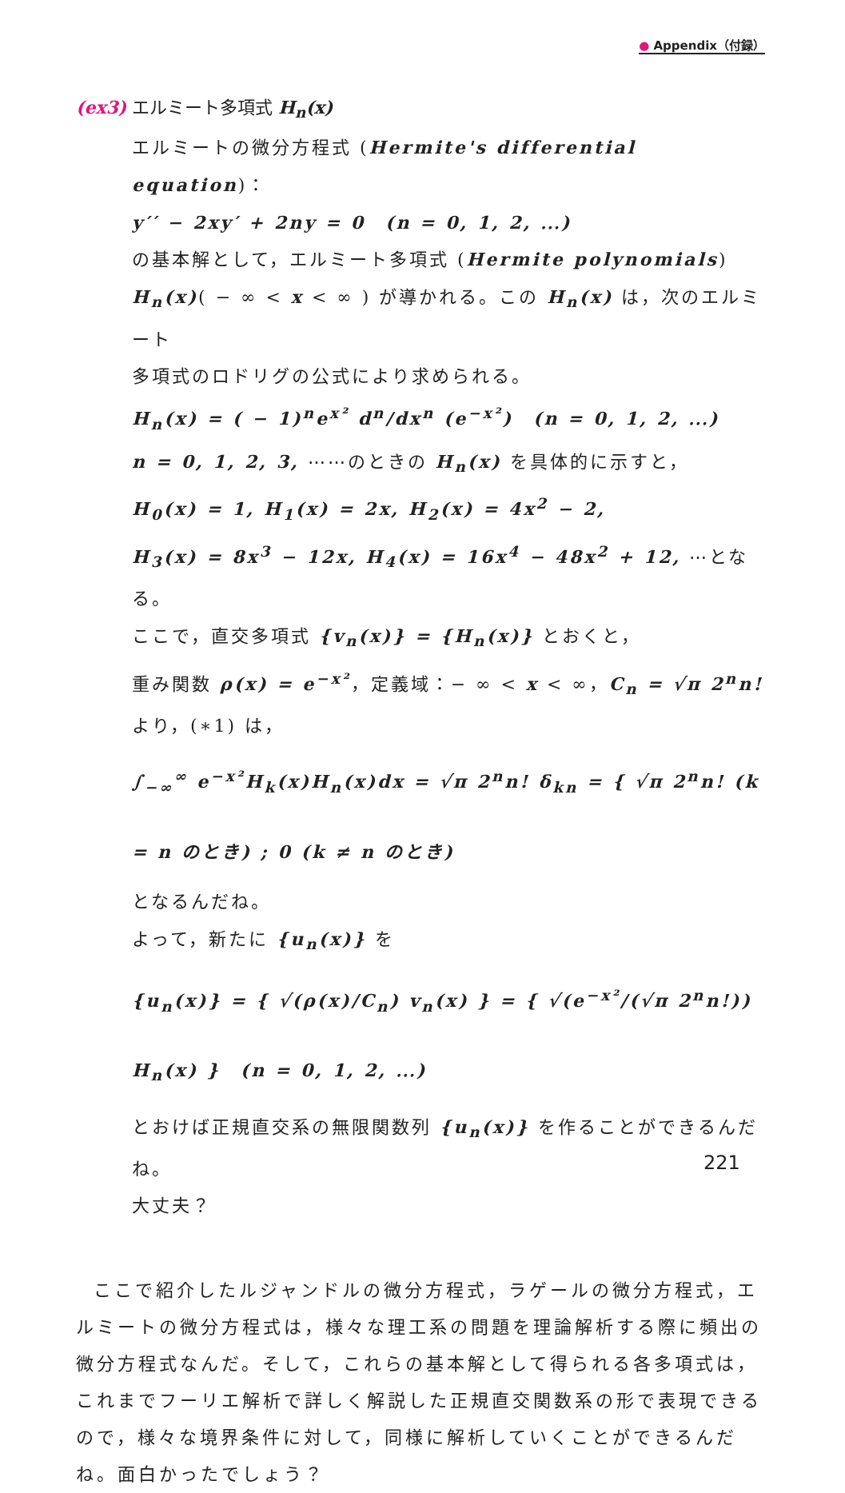● Appendix（付録）
(ex3) エルミート多項式 H<sub>n</sub>(x)
エルミートの微分方程式 (Hermite's differential equation)：
y′′ − 2xy′ + 2ny = 0　(n = 0, 1, 2, ⋯)
の基本解として，エルミート多項式 (Hermite polynomials)
H<sub>n</sub>(x)( − ∞ < x < ∞ ) が導かれる。この H<sub>n</sub>(x) は，次のエルミート
多項式のロドリグの公式により求められる。
H<sub>n</sub>(x) = ( − 1)<sup>n</sup>e<sup>x²</sup> d<sup>n</sup>/dx<sup>n</sup> (e<sup>−x²</sup>)　(n = 0, 1, 2, ⋯)
n = 0, 1, 2, 3, ⋯⋯のときの H<sub>n</sub>(x) を具体的に示すと，
H<sub>0</sub>(x) = 1, H<sub>1</sub>(x) = 2x, H<sub>2</sub>(x) = 4x<sup>2</sup> − 2,
H<sub>3</sub>(x) = 8x<sup>3</sup> − 12x, H<sub>4</sub>(x) = 16x<sup>4</sup> − 48x<sup>2</sup> + 12, ⋯となる。
ここで，直交多項式 {v<sub>n</sub>(x)} = {H<sub>n</sub>(x)} とおくと，
重み関数 ρ(x) = e<sup>−x²</sup>，定義域：− ∞ < x < ∞，C<sub>n</sub> = √π 2<sup>n</sup>n! より，(∗1) は，
∫<sub>−∞</sub><sup>∞</sup> e<sup>−x²</sup>H<sub>k</sub>(x)H<sub>n</sub>(x)dx = √π 2<sup>n</sup>n! δ<sub>kn</sub> = { √π 2<sup>n</sup>n! (k = n のとき) ; 0 (k ≠ n のとき)
となるんだね。
よって，新たに {u<sub>n</sub>(x)} を
{u<sub>n</sub>(x)} = { √(ρ(x)/C<sub>n</sub>) v<sub>n</sub>(x) } = { √(e<sup>−x²</sup>/(√π 2<sup>n</sup>n!)) H<sub>n</sub>(x) }　(n = 0, 1, 2, ⋯)
とおけば正規直交系の無限関数列 {u<sub>n</sub>(x)} を作ることができるんだね。
大丈夫？
ここで紹介したルジャンドルの微分方程式，ラゲールの微分方程式，エルミートの微分方程式は，様々な理工系の問題を理論解析する際に頻出の微分方程式なんだ。そして，これらの基本解として得られる各多項式は，これまでフーリエ解析で詳しく解説した正規直交関数系の形で表現できるので，様々な境界条件に対して，同様に解析していくことができるんだね。面白かったでしょう？
221